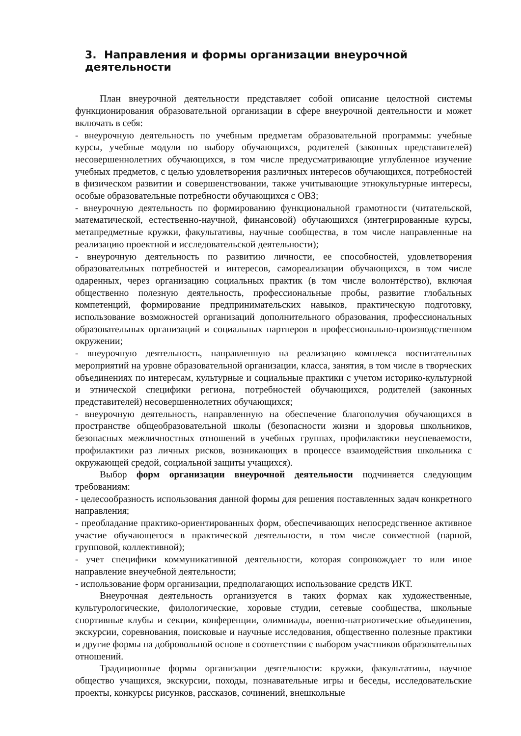3. Направления и формы организации внеурочной деятельности
План внеурочной деятельности представляет собой описание целостной системы функционирования образовательной организации в сфере внеурочной деятельности и может включать в себя:
- внеурочную деятельность по учебным предметам образовательной программы: учебные курсы, учебные модули по выбору обучающихся, родителей (законных представителей) несовершеннолетних обучающихся, в том числе предусматривающие углубленное изучение учебных предметов, с целью удовлетворения различных интересов обучающихся, потребностей в физическом развитии и совершенствовании, также учитывающие этнокультурные интересы, особые образовательные потребности обучающихся с ОВЗ;
- внеурочную деятельность по формированию функциональной грамотности (читательской, математической, естественно-научной, финансовой) обучающихся (интегрированные курсы, метапредметные кружки, факультативы, научные сообщества, в том числе направленные на реализацию проектной и исследовательской деятельности);
- внеурочную деятельность по развитию личности, ее способностей, удовлетворения образовательных потребностей и интересов, самореализации обучающихся, в том числе одаренных, через организацию социальных практик (в том числе волонтёрство), включая общественно полезную деятельность, профессиональные пробы, развитие глобальных компетенций, формирование предпринимательских навыков, практическую подготовку, использование возможностей организаций дополнительного образования, профессиональных образовательных организаций и социальных партнеров в профессионально-производственном окружении;
- внеурочную деятельность, направленную на реализацию комплекса воспитательных мероприятий на уровне образовательной организации, класса, занятия, в том числе в творческих объединениях по интересам, культурные и социальные практики с учетом историко-культурной и этнической специфики региона, потребностей обучающихся, родителей (законных представителей) несовершеннолетних обучающихся;
- внеурочную деятельность, направленную на обеспечение благополучия обучающихся в пространстве общеобразовательной школы (безопасности жизни и здоровья школьников, безопасных межличностных отношений в учебных группах, профилактики неуспеваемости, профилактики раз личных рисков, возникающих в процессе взаимодействия школьника с окружающей средой, социальной защиты учащихся).
Выбор форм организации внеурочной деятельности подчиняется следующим требованиям:
- целесообразность использования данной формы для решения поставленных задач конкретного направления;
- преобладание практико-ориентированных форм, обеспечивающих непосредственное активное участие обучающегося в практической деятельности, в том числе совместной (парной, групповой, коллективной);
- учет специфики коммуникативной деятельности, которая сопровождает то или иное направление внеучебной деятельности;
- использование форм организации, предполагающих использование средств ИКТ.
Внеурочная деятельность организуется в таких формах как художественные, культурологические, филологические, хоровые студии, сетевые сообщества, школьные спортивные клубы и секции, конференции, олимпиады, военно-патриотические объединения, экскурсии, соревнования, поисковые и научные исследования, общественно полезные практики и другие формы на добровольной основе в соответствии с выбором участников образовательных отношений.
Традиционные формы организации деятельности: кружки, факультативы, научное общество учащихся, экскурсии, походы, познавательные игры и беседы, исследовательские проекты, конкурсы рисунков, рассказов, сочинений, внешкольные